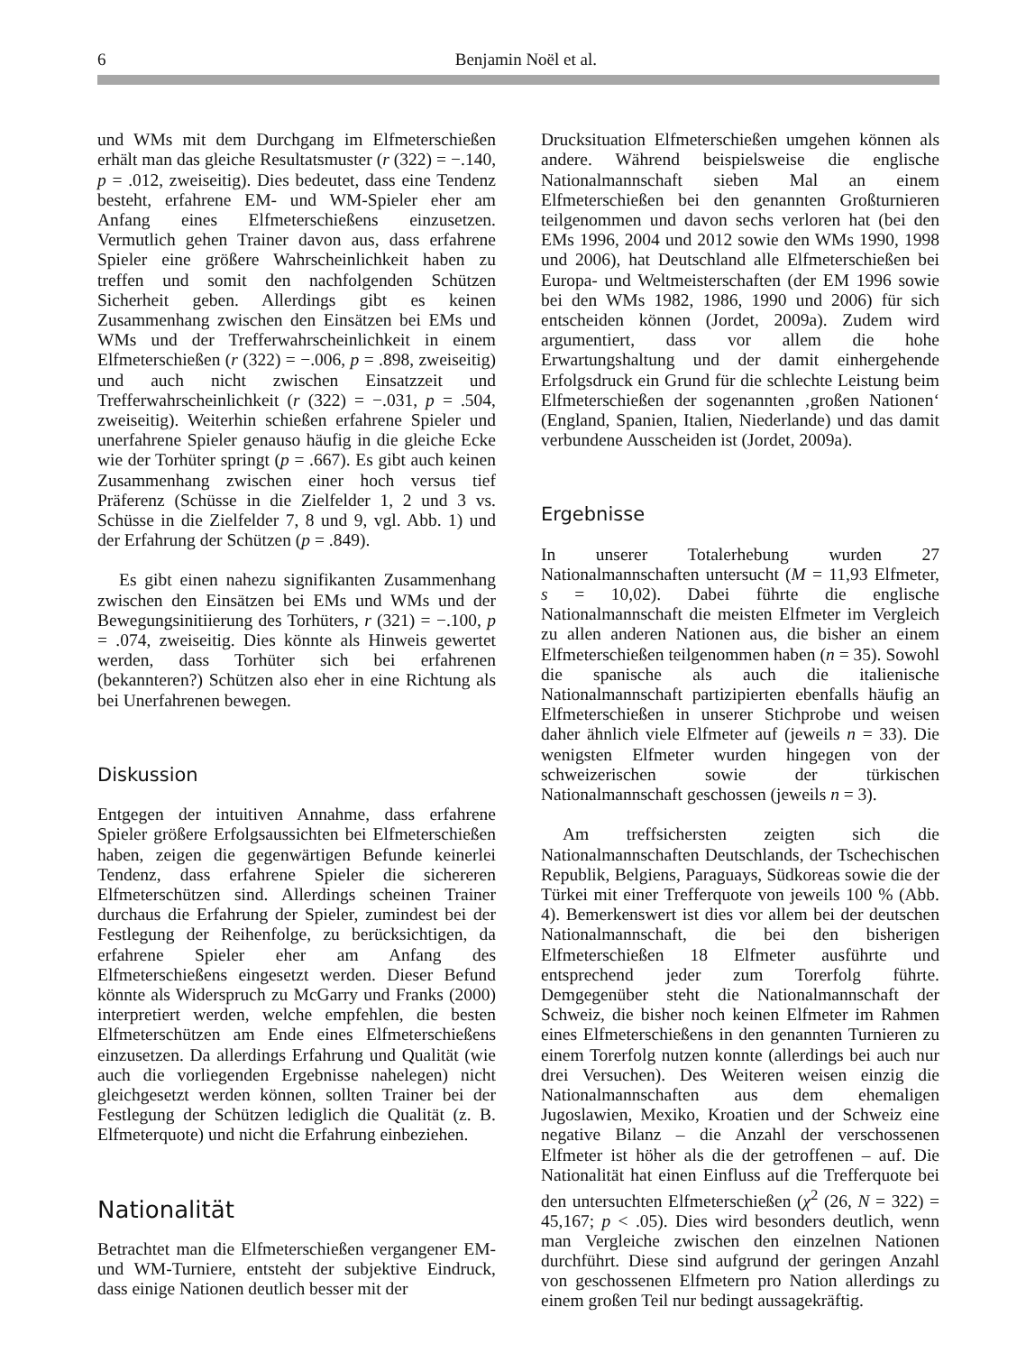6 Benjamin Noël et al.
und WMs mit dem Durchgang im Elfmeterschießen erhält man das gleiche Resultatsmuster (r (322) = −.140, p = .012, zweiseitig). Dies bedeutet, dass eine Tendenz besteht, erfahrene EM- und WM-Spieler eher am Anfang eines Elfmeterschießens einzusetzen. Vermutlich gehen Trainer davon aus, dass erfahrene Spieler eine größere Wahrscheinlichkeit haben zu treffen und somit den nachfolgenden Schützen Sicherheit geben. Allerdings gibt es keinen Zusammenhang zwischen den Einsätzen bei EMs und WMs und der Trefferwahrscheinlichkeit in einem Elfmeterschießen (r (322) = −.006, p = .898, zweiseitig) und auch nicht zwischen Einsatzzeit und Trefferwahrscheinlichkeit (r (322) = −.031, p = .504, zweiseitig). Weiterhin schießen erfahrene Spieler und unerfahrene Spieler genauso häufig in die gleiche Ecke wie der Torhüter springt (p = .667). Es gibt auch keinen Zusammenhang zwischen einer hoch versus tief Präferenz (Schüsse in die Zielfelder 1, 2 und 3 vs. Schüsse in die Zielfelder 7, 8 und 9, vgl. Abb. 1) und der Erfahrung der Schützen (p = .849).
Es gibt einen nahezu signifikanten Zusammenhang zwischen den Einsätzen bei EMs und WMs und der Bewegungsinitiierung des Torhüters, r (321) = −.100, p = .074, zweiseitig. Dies könnte als Hinweis gewertet werden, dass Torhüter sich bei erfahrenen (bekannteren?) Schützen also eher in eine Richtung als bei Unerfahrenen bewegen.
Diskussion
Entgegen der intuitiven Annahme, dass erfahrene Spieler größere Erfolgsaussichten bei Elfmeterschießen haben, zeigen die gegenwärtigen Befunde keinerlei Tendenz, dass erfahrene Spieler die sichereren Elfmeterschützen sind. Allerdings scheinen Trainer durchaus die Erfahrung der Spieler, zumindest bei der Festlegung der Reihenfolge, zu berücksichtigen, da erfahrene Spieler eher am Anfang des Elfmeterschießens eingesetzt werden. Dieser Befund könnte als Widerspruch zu McGarry und Franks (2000) interpretiert werden, welche empfehlen, die besten Elfmeterschützen am Ende eines Elfmeterschießens einzusetzen. Da allerdings Erfahrung und Qualität (wie auch die vorliegenden Ergebnisse nahelegen) nicht gleichgesetzt werden können, sollten Trainer bei der Festlegung der Schützen lediglich die Qualität (z. B. Elfmeterquote) und nicht die Erfahrung einbeziehen.
Nationalität
Betrachtet man die Elfmeterschießen vergangener EM- und WM-Turniere, entsteht der subjektive Eindruck, dass einige Nationen deutlich besser mit der
Drucksituation Elfmeterschießen umgehen können als andere. Während beispielsweise die englische Nationalmannschaft sieben Mal an einem Elfmeterschießen bei den genannten Großturnieren teilgenommen und davon sechs verloren hat (bei den EMs 1996, 2004 und 2012 sowie den WMs 1990, 1998 und 2006), hat Deutschland alle Elfmeterschießen bei Europa- und Weltmeisterschaften (der EM 1996 sowie bei den WMs 1982, 1986, 1990 und 2006) für sich entscheiden können (Jordet, 2009a). Zudem wird argumentiert, dass vor allem die hohe Erwartungshaltung und der damit einhergehende Erfolgsdruck ein Grund für die schlechte Leistung beim Elfmeterschießen der sogenannten ‚großen Nationen‘ (England, Spanien, Italien, Niederlande) und das damit verbundene Ausscheiden ist (Jordet, 2009a).
Ergebnisse
In unserer Totalerhebung wurden 27 Nationalmannschaften untersucht (M = 11,93 Elfmeter, s = 10,02). Dabei führte die englische Nationalmannschaft die meisten Elfmeter im Vergleich zu allen anderen Nationen aus, die bisher an einem Elfmeterschießen teilgenommen haben (n = 35). Sowohl die spanische als auch die italienische Nationalmannschaft partizipierten ebenfalls häufig an Elfmeterschießen in unserer Stichprobe und weisen daher ähnlich viele Elfmeter auf (jeweils n = 33). Die wenigsten Elfmeter wurden hingegen von der schweizerischen sowie der türkischen Nationalmannschaft geschossen (jeweils n = 3).
Am treffsichersten zeigten sich die Nationalmannschaften Deutschlands, der Tschechischen Republik, Belgiens, Paraguays, Südkoreas sowie die der Türkei mit einer Trefferquote von jeweils 100 % (Abb. 4). Bemerkenswert ist dies vor allem bei der deutschen Nationalmannschaft, die bei den bisherigen Elfmeterschießen 18 Elfmeter ausführte und entsprechend jeder zum Torerfolg führte. Demgegenüber steht die Nationalmannschaft der Schweiz, die bisher noch keinen Elfmeter im Rahmen eines Elfmeterschießens in den genannten Turnieren zu einem Torerfolg nutzen konnte (allerdings bei auch nur drei Versuchen). Des Weiteren weisen einzig die Nationalmannschaften aus dem ehemaligen Jugoslawien, Mexiko, Kroatien und der Schweiz eine negative Bilanz – die Anzahl der verschossenen Elfmeter ist höher als die der getroffenen – auf. Die Nationalität hat einen Einfluss auf die Trefferquote bei den untersuchten Elfmeterschießen (χ<sup>2</sup> (26, N = 322) = 45,167; p < .05). Dies wird besonders deutlich, wenn man Vergleiche zwischen den einzelnen Nationen durchführt. Diese sind aufgrund der geringen Anzahl von geschossenen Elfmetern pro Nation allerdings zu einem großen Teil nur bedingt aussagekräftig.